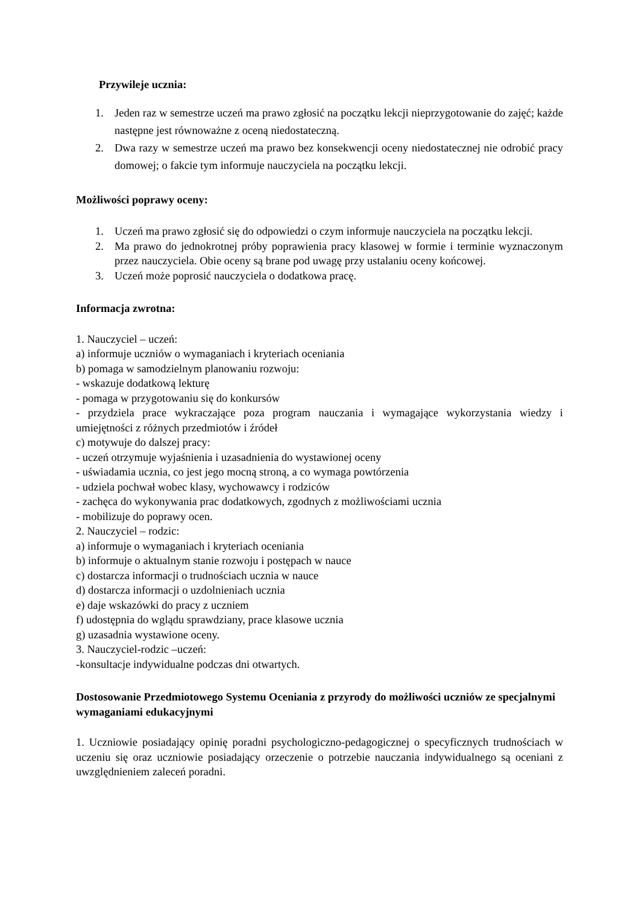Przywileje ucznia:
1. Jeden raz w semestrze uczeń ma prawo zgłosić na początku lekcji nieprzygotowanie do zajęć; każde następne jest równoważne z oceną niedostateczną.
2. Dwa razy w semestrze uczeń ma prawo bez konsekwencji oceny niedostatecznej nie odrobić pracy domowej; o fakcie tym informuje nauczyciela na początku lekcji.
Możliwości poprawy oceny:
1. Uczeń ma prawo zgłosić się do odpowiedzi o czym informuje nauczyciela na początku lekcji.
2. Ma prawo do jednokrotnej próby poprawienia pracy klasowej w formie i terminie wyznaczonym przez nauczyciela. Obie oceny są brane pod uwagę przy ustalaniu oceny końcowej.
3. Uczeń może poprosić nauczyciela o dodatkowa pracę.
Informacja zwrotna:
1. Nauczyciel – uczeń:
a) informuje uczniów o wymaganiach i kryteriach oceniania
b) pomaga w samodzielnym planowaniu rozwoju:
- wskazuje dodatkową lekturę
- pomaga w przygotowaniu się do konkursów
- przydziela prace wykraczające poza program nauczania i wymagające wykorzystania wiedzy i umiejętności z różnych przedmiotów i źródeł
c) motywuje do dalszej pracy:
- uczeń otrzymuje wyjaśnienia i uzasadnienia do wystawionej oceny
- uświadamia ucznia, co jest jego mocną stroną, a co wymaga powtórzenia
- udziela pochwał wobec klasy, wychowawcy i rodziców
- zachęca do wykonywania prac dodatkowych, zgodnych z możliwościami ucznia
- mobilizuje do poprawy ocen.
2. Nauczyciel – rodzic:
a) informuje o wymaganiach i kryteriach oceniania
b) informuje o aktualnym stanie rozwoju i postępach w nauce
c) dostarcza informacji o trudnościach ucznia w nauce
d) dostarcza informacji o uzdolnieniach ucznia
e) daje wskazówki do pracy z uczniem
f) udostępnia do wglądu sprawdziany, prace klasowe ucznia
g) uzasadnia wystawione oceny.
3. Nauczyciel-rodzic –uczeń:
-konsultacje indywidualne podczas dni otwartych.
Dostosowanie Przedmiotowego Systemu Oceniania z przyrody do możliwości uczniów ze specjalnymi wymaganiami edukacyjnymi
1. Uczniowie posiadający opinię poradni psychologiczno-pedagogicznej o specyficznych trudnościach w uczeniu się oraz uczniowie posiadający orzeczenie o potrzebie nauczania indywidualnego są oceniani z uwzględnieniem zaleceń poradni.